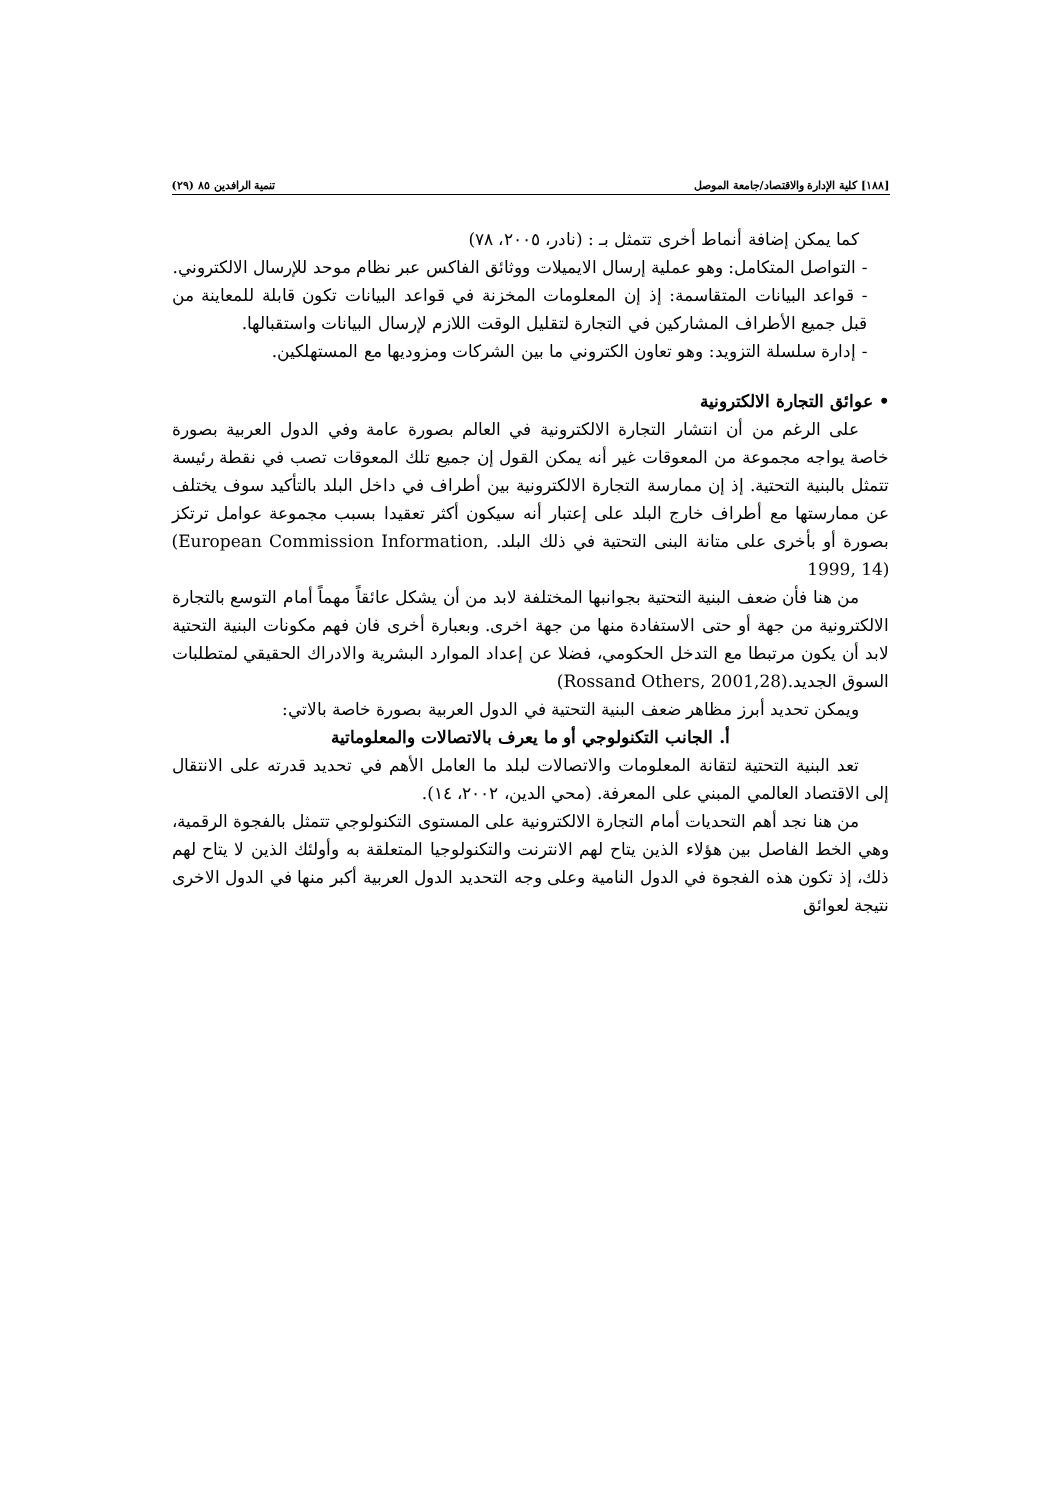[١٨٨] كلية الإدارة والاقتصاد/جامعة الموصل تنمية الرافدين ٨٥ (٢٩)
كما يمكن إضافة أنماط أخرى تتمثل بـ : (نادر، ٢٠٠٥، ٧٨)
- التواصل المتكامل: وهو عملية إرسال الايميلات ووثائق الفاكس عبر نظام موحد للإرسال الالكتروني.
- قواعد البيانات المتقاسمة: إذ إن المعلومات المخزنة في قواعد البيانات تكون قابلة للمعاينة من قبل جميع الأطراف المشاركين في التجارة لتقليل الوقت اللازم لإرسال البيانات واستقبالها.
- إدارة سلسلة التزويد: وهو تعاون الكتروني ما بين الشركات ومزوديها مع المستهلكين.
• عوائق التجارة الالكترونية
على الرغم من أن انتشار التجارة الالكترونية في العالم بصورة عامة وفي الدول العربية بصورة خاصة يواجه مجموعة من المعوقات غير أنه يمكن القول إن جميع تلك المعوقات تصب في نقطة رئيسة تتمثل بالبنية التحتية. إذ إن ممارسة التجارة الالكترونية بين أطراف في داخل البلد بالتأكيد سوف يختلف عن ممارستها مع أطراف خارج البلد على إعتبار أنه سيكون أكثر تعقيدا بسبب مجموعة عوامل ترتكز بصورة أو بأخرى على متانة البنى التحتية في ذلك البلد. (European Commission Information, 1999, 14)
من هنا فأن ضعف البنية التحتية بجوانبها المختلفة لابد من أن يشكل عائقاً مهماً أمام التوسع بالتجارة الالكترونية من جهة أو حتى الاستفادة منها من جهة اخرى. وبعبارة أخرى فان فهم مكونات البنية التحتية لابد أن يكون مرتبطا مع التدخل الحكومي، فضلا عن إعداد الموارد البشرية والادراك الحقيقي لمتطلبات السوق الجديد.(Rossand Others, 2001,28)
ويمكن تحديد أبرز مظاهر ضعف البنية التحتية في الدول العربية بصورة خاصة بالاتي:
أ. الجانب التكنولوجي أو ما يعرف بالاتصالات والمعلوماتية
تعد البنية التحتية لتقانة المعلومات والاتصالات لبلد ما العامل الأهم في تحديد قدرته على الانتقال إلى الاقتصاد العالمي المبني على المعرفة. (محي الدين، ٢٠٠٢، ١٤).
من هنا نجد أهم التحديات أمام التجارة الالكترونية على المستوى التكنولوجي تتمثل بالفجوة الرقمية، وهي الخط الفاصل بين هؤلاء الذين يتاح لهم الانترنت والتكنولوجيا المتعلقة به وأولئك الذين لا يتاح لهم ذلك، إذ تكون هذه الفجوة في الدول النامية وعلى وجه التحديد الدول العربية أكبر منها في الدول الاخرى نتيجة لعوائق